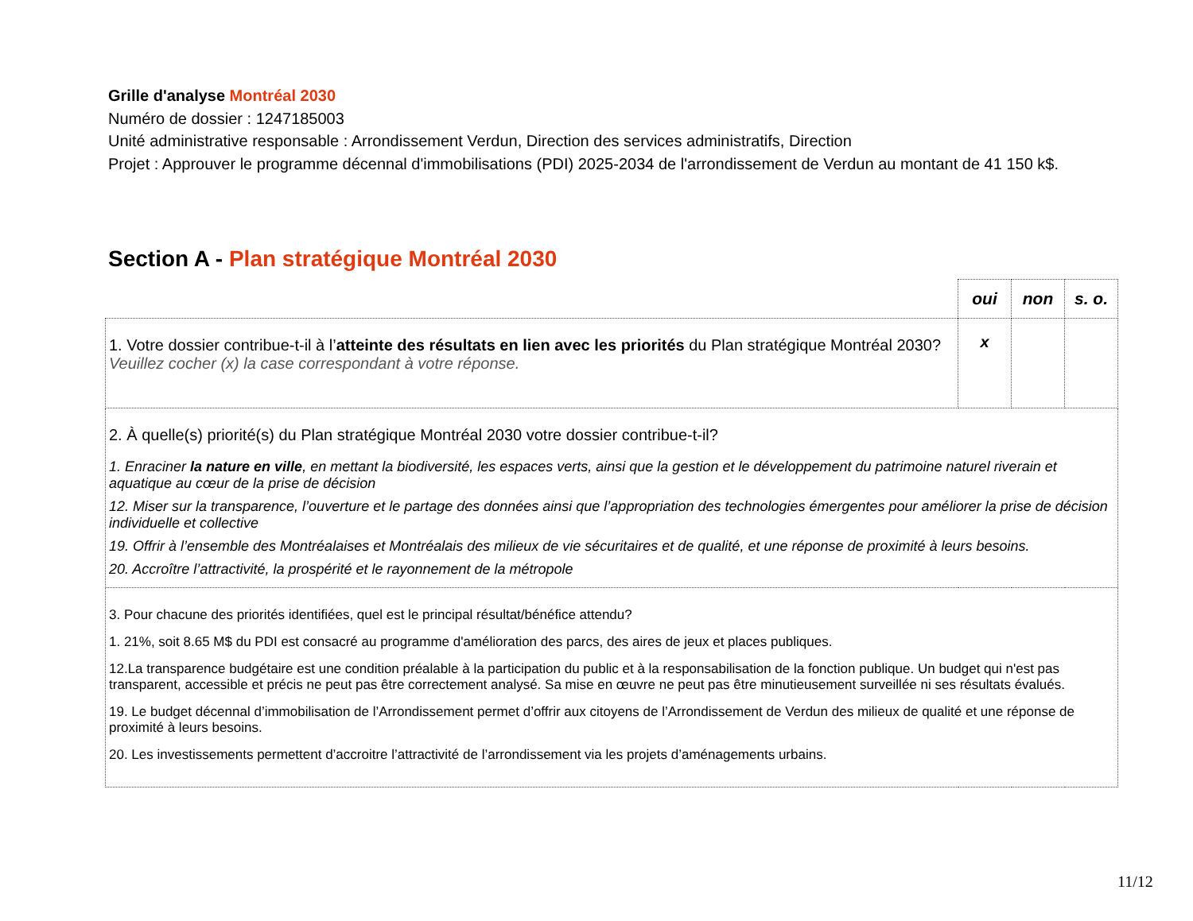Grille d'analyse Montréal 2030
Numéro de dossier : 1247185003
Unité administrative responsable : Arrondissement Verdun, Direction des services administratifs, Direction
Projet : Approuver le programme décennal d'immobilisations (PDI) 2025-2034 de l'arrondissement de Verdun au montant de 41 150 k$.
Section A - Plan stratégique Montréal 2030
| | oui | non | s. o. |
| 1. Votre dossier contribue-t-il à l’ atteinte des résultats en lien avec les priorités du Plan stratégique Montréal 2030? Veuillez cocher (x) la case correspondant à votre réponse. | x | | |
| 2. À quelle(s) priorité(s) du Plan stratégique Montréal 2030 votre dossier contribue-t-il? 1. Enraciner la nature en ville , en mettant la biodiversité, les espaces verts, ainsi que la gestion et le développement du patrimoine naturel riverain et aquatique au cœur de la prise de décision 12. Miser sur la transparence, l’ouverture et le partage des données ainsi que l’appropriation des technologies émergentes pour améliorer la prise de décision individuelle et collective 19. Offrir à l’ensemble des Montréalaises et Montréalais des milieux de vie sécuritaires et de qualité, et une réponse de proximité à leurs besoins. 20. Accroître l’attractivité, la prospérité et le rayonnement de la métropole | | | |
| 3. Pour chacune des priorités identifiées, quel est le principal résultat/bénéfice attendu? 1. 21%, soit 8.65 M$ du PDI est consacré au programme d'amélioration des parcs, des aires de jeux et places publiques. 12.La transparence budgétaire est une condition préalable à la participation du public et à la responsabilisation de la fonction publique. Un budget qui n'est pas transparent, accessible et précis ne peut pas être correctement analysé. Sa mise en œuvre ne peut pas être minutieusement surveillée ni ses résultats évalués. 19. Le budget décennal d’immobilisation de l’Arrondissement permet d’offrir aux citoyens de l’Arrondissement de Verdun des milieux de qualité et une réponse de proximité à leurs besoins. 20. Les investissements permettent d’accroitre l’attractivité de l’arrondissement via les projets d’aménagements urbains. | | | |
11/12